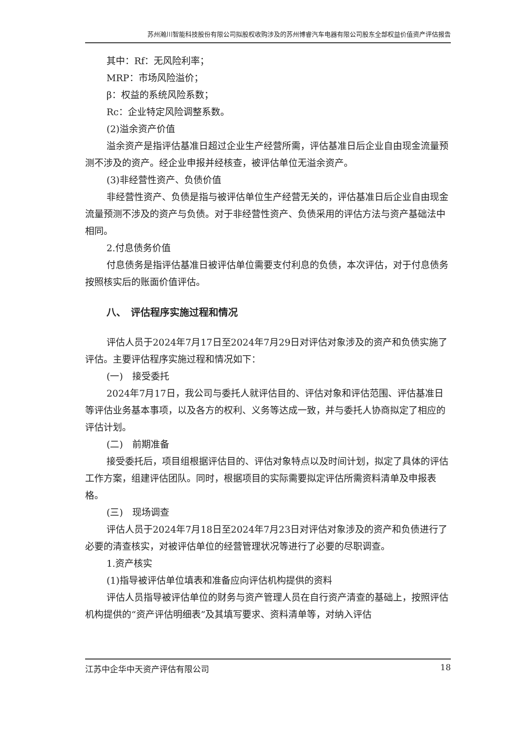苏州瀚川智能科技股份有限公司拟股权收购涉及的苏州博睿汽车电器有限公司股东全部权益价值资产评估报告
其中：Rf：无风险利率；
MRP：市场风险溢价；
β：权益的系统风险系数；
Rc：企业特定风险调整系数。
(2)溢余资产价值
溢余资产是指评估基准日超过企业生产经营所需，评估基准日后企业自由现金流量预测不涉及的资产。经企业申报并经核查，被评估单位无溢余资产。
(3)非经营性资产、负债价值
非经营性资产、负债是指与被评估单位生产经营无关的，评估基准日后企业自由现金流量预测不涉及的资产与负债。对于非经营性资产、负债采用的评估方法与资产基础法中相同。
2.付息债务价值
付息债务是指评估基准日被评估单位需要支付利息的负债，本次评估，对于付息债务按照核实后的账面价值评估。
八、　评估程序实施过程和情况
评估人员于2024年7月17日至2024年7月29日对评估对象涉及的资产和负债实施了评估。主要评估程序实施过程和情况如下：
(一)　接受委托
2024年7月17日，我公司与委托人就评估目的、评估对象和评估范围、评估基准日等评估业务基本事项，以及各方的权利、义务等达成一致，并与委托人协商拟定了相应的评估计划。
(二)　前期准备
接受委托后，项目组根据评估目的、评估对象特点以及时间计划，拟定了具体的评估工作方案，组建评估团队。同时，根据项目的实际需要拟定评估所需资料清单及申报表格。
(三)　现场调查
评估人员于2024年7月18日至2024年7月23日对评估对象涉及的资产和负债进行了必要的清查核实，对被评估单位的经营管理状况等进行了必要的尽职调查。
1.资产核实
(1)指导被评估单位填表和准备应向评估机构提供的资料
评估人员指导被评估单位的财务与资产管理人员在自行资产清查的基础上，按照评估机构提供的“资产评估明细表”及其填写要求、资料清单等，对纳入评估
江苏中企华中天资产评估有限公司 18